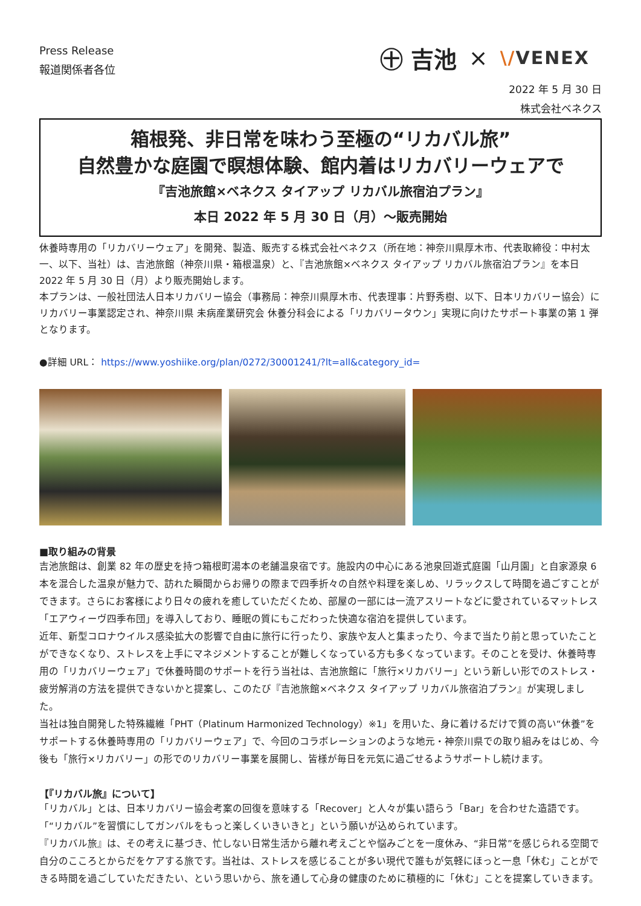Press Release
報道関係者各位
㊉ 吉池 × \/VENEX
2022 年 5 月 30 日
株式会社ベネクス
箱根発、非日常を味わう至極の“リカバル旅”
自然豊かな庭園で瞑想体験、館内着はリカバリーウェアで
『吉池旅館×ベネクス タイアップ リカバル旅宿泊プラン』
本日 2022 年 5 月 30 日（月）～販売開始
休養時専用の「リカバリーウェア」を開発、製造、販売する株式会社ベネクス（所在地：神奈川県厚木市、代表取締役：中村太一、以下、当社）は、吉池旅館（神奈川県・箱根温泉）と、『吉池旅館×ベネクス タイアップ リカバル旅宿泊プラン』を本日 2022 年 5 月 30 日（月）より販売開始します。
本プランは、一般社団法人日本リカバリー協会（事務局：神奈川県厚木市、代表理事：片野秀樹、以下、日本リカバリー協会）にリカバリー事業認定され、神奈川県 未病産業研究会 休養分科会による「リカバリータウン」実現に向けたサポート事業の第 1 弾となります。
●詳細 URL： https://www.yoshiike.org/plan/0272/30001241/?lt=all&category_id=
■取り組みの背景
吉池旅館は、創業 82 年の歴史を持つ箱根町湯本の老舗温泉宿です。施設内の中心にある池泉回遊式庭園「山月園」と自家源泉 6 本を混合した温泉が魅力で、訪れた瞬間からお帰りの際まで四季折々の自然や料理を楽しめ、リラックスして時間を過ごすことができます。さらにお客様により日々の疲れを癒していただくため、部屋の一部には一流アスリートなどに愛されているマットレス「エアウィーヴ四季布団」を導入しており、睡眠の質にもこだわった快適な宿泊を提供しています。
近年、新型コロナウイルス感染拡大の影響で自由に旅行に行ったり、家族や友人と集まったり、今まで当たり前と思っていたことができなくなり、ストレスを上手にマネジメントすることが難しくなっている方も多くなっています。そのことを受け、休養時専用の「リカバリーウェア」で休養時間のサポートを行う当社は、吉池旅館に「旅行×リカバリー」という新しい形でのストレス・疲労解消の方法を提供できないかと提案し、このたび『吉池旅館×ベネクス タイアップ リカバル旅宿泊プラン』が実現しました。
当社は独自開発した特殊繊維「PHT（Platinum Harmonized Technology）※1」を用いた、身に着けるだけで質の高い“休養”をサポートする休養時専用の「リカバリーウェア」で、今回のコラボレーションのような地元・神奈川県での取り組みをはじめ、今後も「旅行×リカバリー」の形でのリカバリー事業を展開し、皆様が毎日を元気に過ごせるようサポートし続けます。
【『リカバル旅』について】
「リカバル」とは、日本リカバリー協会考案の回復を意味する「Recover」と人々が集い語らう「Bar」を合わせた造語です。「“リカバル”を習慣にしてガンバルをもっと楽しくいきいきと」という願いが込められています。
『リカバル旅』は、その考えに基づき、忙しない日常生活から離れ考えごとや悩みごとを一度休み、“非日常”を感じられる空間で自分のこころとからだをケアする旅です。当社は、ストレスを感じることが多い現代で誰もが気軽にほっと一息「休む」ことができる時間を過ごしていただきたい、という思いから、旅を通して心身の健康のために積極的に「休む」ことを提案していきます。